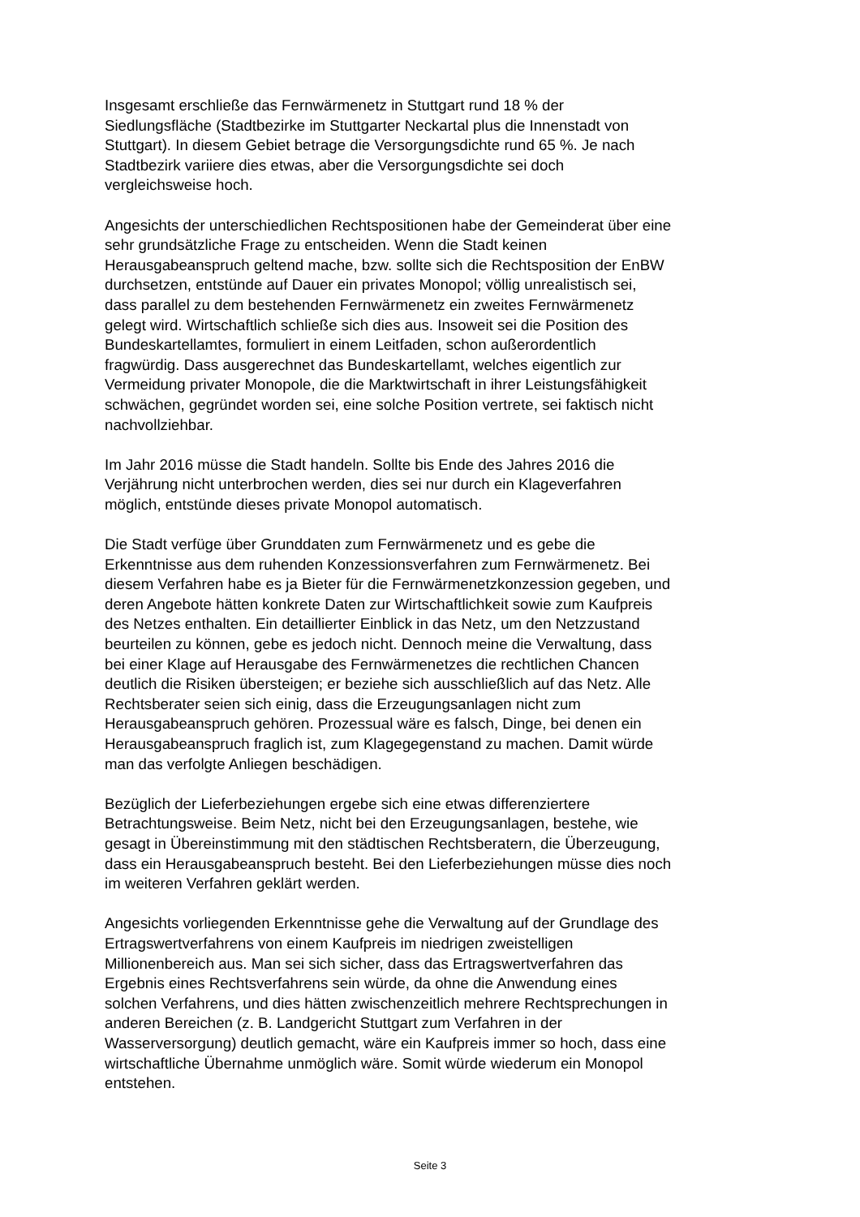Insgesamt erschließe das Fernwärmenetz in Stuttgart rund 18 % der
Siedlungsfläche (Stadtbezirke im Stuttgarter Neckartal plus die Innenstadt von
Stuttgart). In diesem Gebiet betrage die Versorgungsdichte rund 65 %. Je nach
Stadtbezirk variiere dies etwas, aber die Versorgungsdichte sei doch
vergleichsweise hoch.
Angesichts der unterschiedlichen Rechtspositionen habe der Gemeinderat über eine
sehr grundsätzliche Frage zu entscheiden. Wenn die Stadt keinen
Herausgabeanspruch geltend mache, bzw. sollte sich die Rechtsposition der EnBW
durchsetzen, entstünde auf Dauer ein privates Monopol; völlig unrealistisch sei,
dass parallel zu dem bestehenden Fernwärmenetz ein zweites Fernwärmenetz
gelegt wird. Wirtschaftlich schließe sich dies aus. Insoweit sei die Position des
Bundeskartellamtes, formuliert in einem Leitfaden, schon außerordentlich
fragwürdig. Dass ausgerechnet das Bundeskartellamt, welches eigentlich zur
Vermeidung privater Monopole, die die Marktwirtschaft in ihrer Leistungsfähigkeit
schwächen, gegründet worden sei, eine solche Position vertrete, sei faktisch nicht
nachvollziehbar.
Im Jahr 2016 müsse die Stadt handeln. Sollte bis Ende des Jahres 2016 die
Verjährung nicht unterbrochen werden, dies sei nur durch ein Klageverfahren
möglich, entstünde dieses private Monopol automatisch.
Die Stadt verfüge über Grunddaten zum Fernwärmenetz und es gebe die
Erkenntnisse aus dem ruhenden Konzessionsverfahren zum Fernwärmenetz. Bei
diesem Verfahren habe es ja Bieter für die Fernwärmenetzkonzession gegeben, und
deren Angebote hätten konkrete Daten zur Wirtschaftlichkeit sowie zum Kaufpreis
des Netzes enthalten. Ein detaillierter Einblick in das Netz, um den Netzzustand
beurteilen zu können, gebe es jedoch nicht. Dennoch meine die Verwaltung, dass
bei einer Klage auf Herausgabe des Fernwärmenetzes die rechtlichen Chancen
deutlich die Risiken übersteigen; er beziehe sich ausschließlich auf das Netz. Alle
Rechtsberater seien sich einig, dass die Erzeugungsanlagen nicht zum
Herausgabeanspruch gehören. Prozessual wäre es falsch, Dinge, bei denen ein
Herausgabeanspruch fraglich ist, zum Klagegegenstand zu machen. Damit würde
man das verfolgte Anliegen beschädigen.
Bezüglich der Lieferbeziehungen ergebe sich eine etwas differenziertere
Betrachtungsweise. Beim Netz, nicht bei den Erzeugungsanlagen, bestehe, wie
gesagt in Übereinstimmung mit den städtischen Rechtsberatern, die Überzeugung,
dass ein Herausgabeanspruch besteht. Bei den Lieferbeziehungen müsse dies noch
im weiteren Verfahren geklärt werden.
Angesichts vorliegenden Erkenntnisse gehe die Verwaltung auf der Grundlage des
Ertragswertverfahrens von einem Kaufpreis im niedrigen zweistelligen
Millionenbereich aus. Man sei sich sicher, dass das Ertragswertverfahren das
Ergebnis eines Rechtsverfahrens sein würde, da ohne die Anwendung eines
solchen Verfahrens, und dies hätten zwischenzeitlich mehrere Rechtsprechungen in
anderen Bereichen (z. B. Landgericht Stuttgart zum Verfahren in der
Wasserversorgung) deutlich gemacht, wäre ein Kaufpreis immer so hoch, dass eine
wirtschaftliche Übernahme unmöglich wäre. Somit würde wiederum ein Monopol
entstehen.
Seite 3